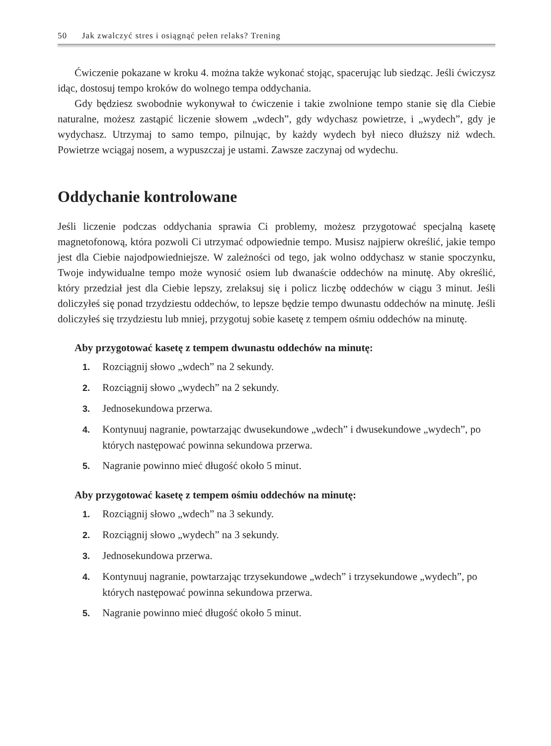50 Jak zwalczyć stres i osiągnąć pełen relaks? Trening
Ćwiczenie pokazane w kroku 4. można także wykonać stojąc, spacerując lub siedząc. Jeśli ćwiczysz idąc, dostosuj tempo kroków do wolnego tempa oddychania.
Gdy będziesz swobodnie wykonywał to ćwiczenie i takie zwolnione tempo stanie się dla Ciebie naturalne, możesz zastąpić liczenie słowem „wdech”, gdy wdychasz powietrze, i „wydech”, gdy je wydychasz. Utrzymaj to samo tempo, pilnując, by każdy wydech był nieco dłuższy niż wdech. Powietrze wciągaj nosem, a wypuszczaj je ustami. Zawsze zaczynaj od wydechu.
Oddychanie kontrolowane
Jeśli liczenie podczas oddychania sprawia Ci problemy, możesz przygotować specjalną kasetę magnetofonową, która pozwoli Ci utrzymać odpowiednie tempo. Musisz najpierw określić, jakie tempo jest dla Ciebie najodpowiedniejsze. W zależności od tego, jak wolno oddychasz w stanie spoczynku, Twoje indywidualne tempo może wynosić osiem lub dwanaście oddechów na minutę. Aby określić, który przedział jest dla Ciebie lepszy, zrelaksuj się i policz liczbę oddechów w ciągu 3 minut. Jeśli doliczyłeś się ponad trzydziestu oddechów, to lepsze będzie tempo dwunastu oddechów na minutę. Jeśli doliczyłeś się trzydziestu lub mniej, przygotuj sobie kasetę z tempem ośmiu oddechów na minutę.
Aby przygotować kasetę z tempem dwunastu oddechów na minutę:
1. Rozciągnij słowo „wdech” na 2 sekundy.
2. Rozciągnij słowo „wydech” na 2 sekundy.
3. Jednosekundowa przerwa.
4. Kontynuuj nagranie, powtarzając dwusekundowe „wdech” i dwusekundowe „wydech”, po których następować powinna sekundowa przerwa.
5. Nagranie powinno mieć długość około 5 minut.
Aby przygotować kasetę z tempem ośmiu oddechów na minutę:
1. Rozciągnij słowo „wdech” na 3 sekundy.
2. Rozciągnij słowo „wydech” na 3 sekundy.
3. Jednosekundowa przerwa.
4. Kontynuuj nagranie, powtarzając trzysekundowe „wdech” i trzysekundowe „wydech”, po których następować powinna sekundowa przerwa.
5. Nagranie powinno mieć długość około 5 minut.